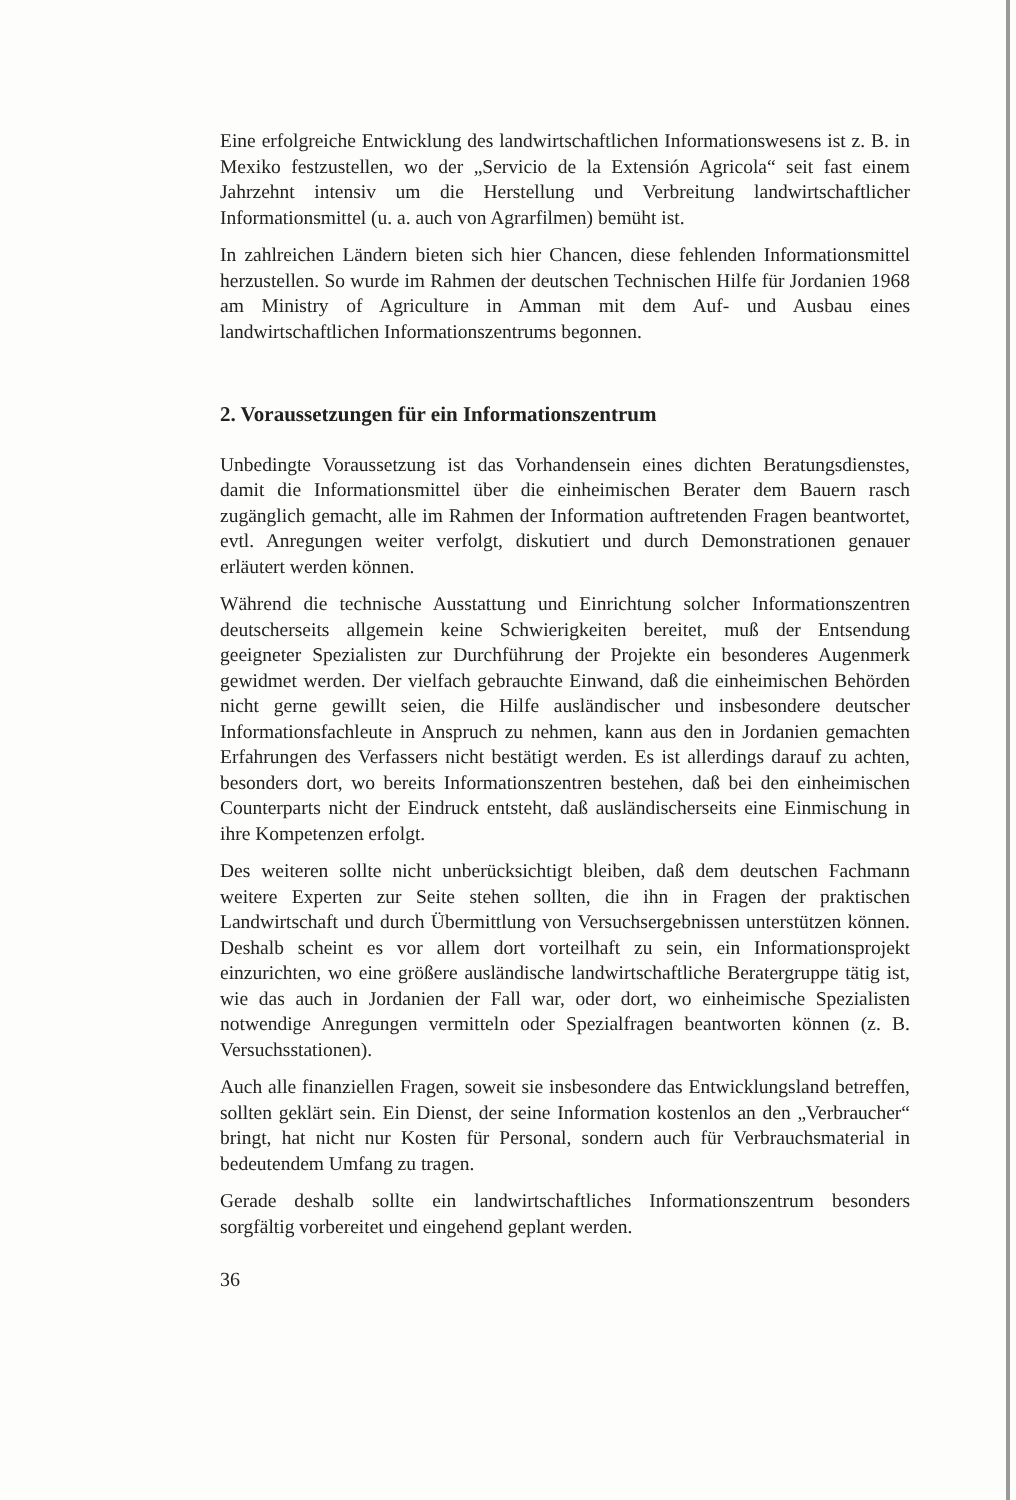Eine erfolgreiche Entwicklung des landwirtschaftlichen Informationswesens ist z. B. in Mexiko festzustellen, wo der „Servicio de la Extensión Agricola“ seit fast einem Jahrzehnt intensiv um die Herstellung und Verbreitung landwirtschaftlicher Informationsmittel (u. a. auch von Agrarfilmen) bemüht ist.
In zahlreichen Ländern bieten sich hier Chancen, diese fehlenden Informationsmittel herzustellen. So wurde im Rahmen der deutschen Technischen Hilfe für Jordanien 1968 am Ministry of Agriculture in Amman mit dem Auf- und Ausbau eines landwirtschaftlichen Informationszentrums begonnen.
2. Voraussetzungen für ein Informationszentrum
Unbedingte Voraussetzung ist das Vorhandensein eines dichten Beratungsdienstes, damit die Informationsmittel über die einheimischen Berater dem Bauern rasch zugänglich gemacht, alle im Rahmen der Information auftretenden Fragen beantwortet, evtl. Anregungen weiter verfolgt, diskutiert und durch Demonstrationen genauer erläutert werden können.
Während die technische Ausstattung und Einrichtung solcher Informationszentren deutscherseits allgemein keine Schwierigkeiten bereitet, muß der Entsendung geeigneter Spezialisten zur Durchführung der Projekte ein besonderes Augenmerk gewidmet werden. Der vielfach gebrauchte Einwand, daß die einheimischen Behörden nicht gerne gewillt seien, die Hilfe ausländischer und insbesondere deutscher Informationsfachleute in Anspruch zu nehmen, kann aus den in Jordanien gemachten Erfahrungen des Verfassers nicht bestätigt werden. Es ist allerdings darauf zu achten, besonders dort, wo bereits Informationszentren bestehen, daß bei den einheimischen Counterparts nicht der Eindruck entsteht, daß ausländischerseits eine Einmischung in ihre Kompetenzen erfolgt.
Des weiteren sollte nicht unberücksichtigt bleiben, daß dem deutschen Fachmann weitere Experten zur Seite stehen sollten, die ihn in Fragen der praktischen Landwirtschaft und durch Übermittlung von Versuchsergebnissen unterstützen können. Deshalb scheint es vor allem dort vorteilhaft zu sein, ein Informationsprojekt einzurichten, wo eine größere ausländische landwirtschaftliche Beratergruppe tätig ist, wie das auch in Jordanien der Fall war, oder dort, wo einheimische Spezialisten notwendige Anregungen vermitteln oder Spezialfragen beantworten können (z. B. Versuchsstationen).
Auch alle finanziellen Fragen, soweit sie insbesondere das Entwicklungsland betreffen, sollten geklärt sein. Ein Dienst, der seine Information kostenlos an den „Verbraucher“ bringt, hat nicht nur Kosten für Personal, sondern auch für Verbrauchsmaterial in bedeutendem Umfang zu tragen.
Gerade deshalb sollte ein landwirtschaftliches Informationszentrum besonders sorgfältig vorbereitet und eingehend geplant werden.
36